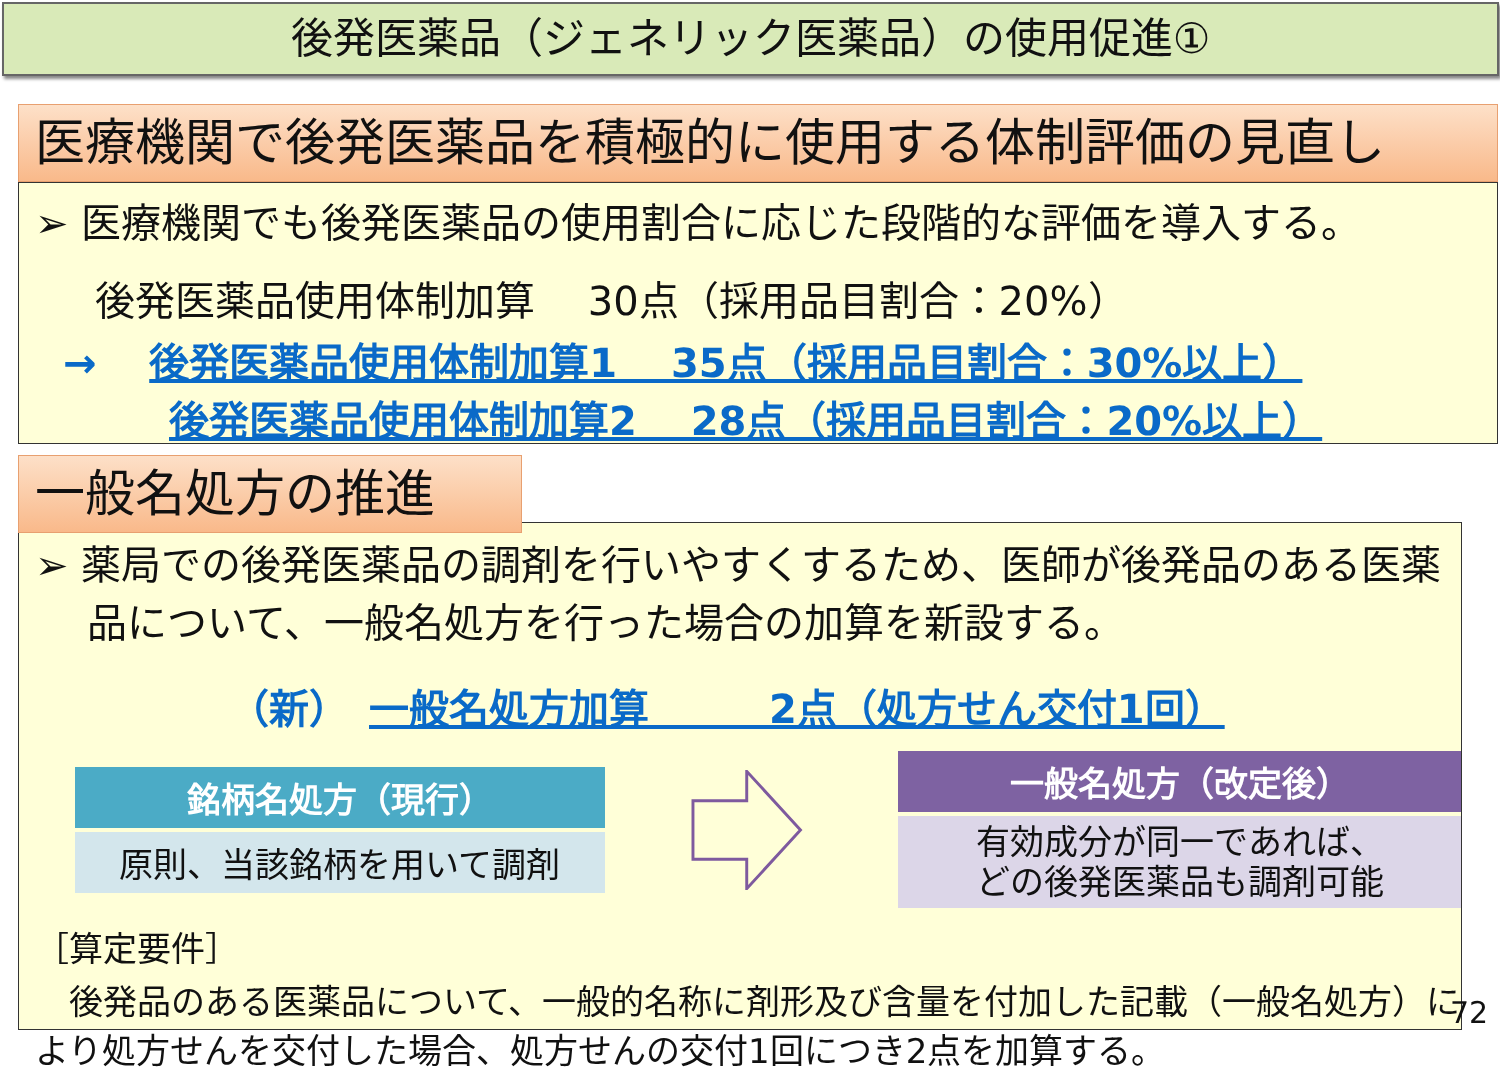後発医薬品（ジェネリック医薬品）の使用促進①
医療機関で後発医薬品を積極的に使用する体制評価の見直し
➢ 医療機関でも後発医薬品の使用割合に応じた段階的な評価を導入する。
後発医薬品使用体制加算　 30点（採用品目割合：20%）
→　 後発医薬品使用体制加算1　 35点（採用品目割合：30%以上）
後発医薬品使用体制加算2　 28点（採用品目割合：20%以上）
➢ 薬局での後発医薬品の調剤を行いやすくするため、医師が後発品のある医薬品について、一般名処方を行った場合の加算を新設する。
（新）　一般名処方加算　　　2点（処方せん交付1回）
銘柄名処方（現行）
原則、当該銘柄を用いて調剤
一般名処方（改定後）
有効成分が同一であれば、
どの後発医薬品も調剤可能
［算定要件］
後発品のある医薬品について、一般的名称に剤形及び含量を付加した記載（一般名処方）により処方せんを交付した場合、処方せんの交付1回につき2点を加算する。
一般名処方の推進
72